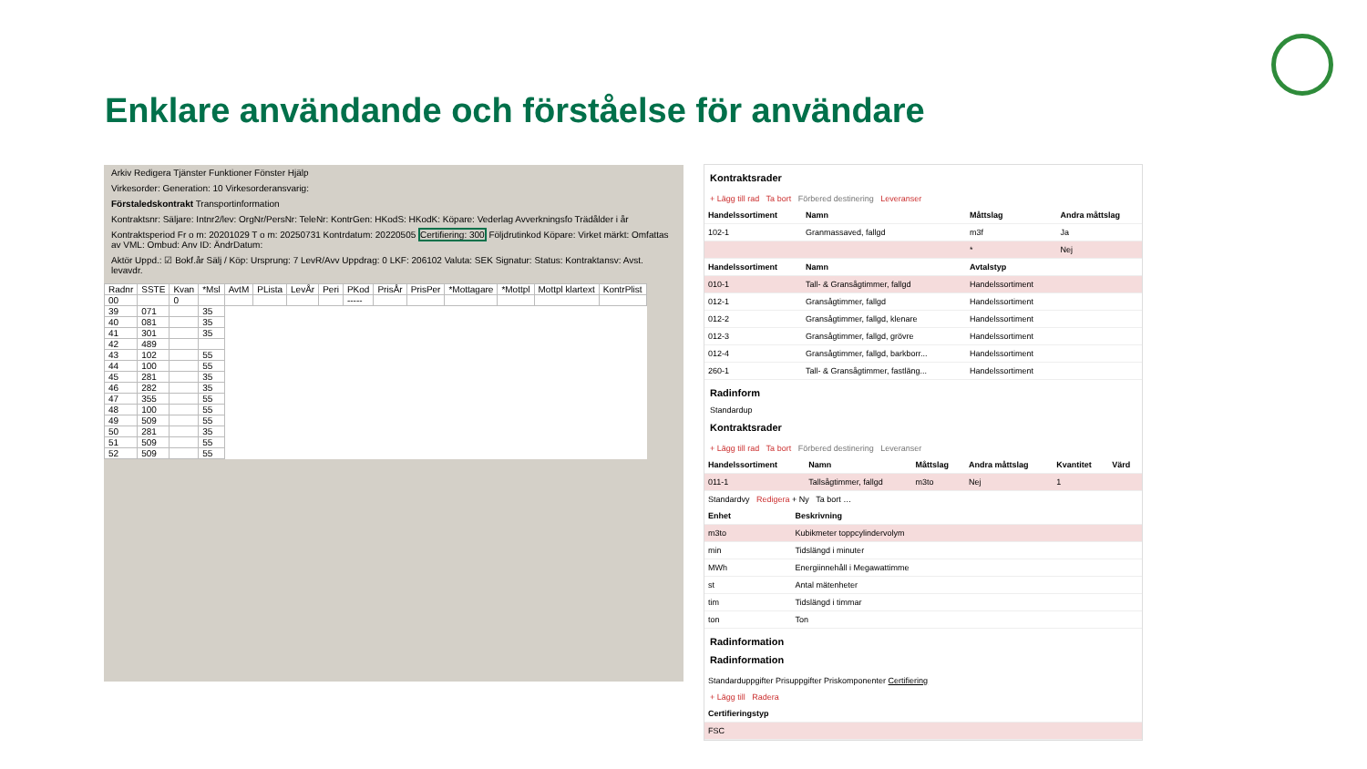Enklare användande och förståelse för användare
Arkiv Redigera Tjänster Funktioner Fönster Hjälp
Virkesorder: Generation: 10 Virkesorderansvarig:
Förstaledskontrakt Transportinformation
Kontraktsnr: Säljare: Intnr2/lev: OrgNr/PersNr: TeleNr: KontrGen: HKodS: HKodK: Köpare: Vederlag Avverkningsfo Trädålder i år
Kontraktsperiod Fr o m: 20201029 T o m: 20250731 Kontrdatum: 20220505 Certifiering: 300 Följdrutinkod Köpare: Virket märkt: Omfattas av VML: Ombud: Anv ID: ÄndrDatum:
Aktör Uppd.: ☑ Bokf.år Sälj / Köp: Ursprung: 7 LevR/Avv Uppdrag: 0 LKF: 206102 Valuta: SEK Signatur: Status: Kontraktansv: Avst. levavdr.
| Radnr | SSTE | Kvan | *Msl | AvtM | PLista | LevÅr | Peri | PKod | PrisÅr | PrisPer | *Mottagare | *Mottpl | Mottpl klartext | KontrPlist |
| --- | --- | --- | --- | --- | --- | --- | --- | --- | --- | --- | --- | --- | --- | --- |
| 00 | | 0 | | | | | | ----- | | | | | | |
| 39 | 071 | | 35 | | | | | | | | | | | |
| 40 | 081 | | 35 | | | | | | | | | | | |
| 41 | 301 | | 35 | | | | | | | | | | | |
| 42 | 489 | | | | | | | | | | | | | |
| 43 | 102 | | 55 | | | | | | | | | | | |
| 44 | 100 | | 55 | | | | | | | | | | | |
| 45 | 281 | | 35 | | | | | | | | | | | |
| 46 | 282 | | 35 | | | | | | | | | | | |
| 47 | 355 | | 55 | | | | | | | | | | | |
| 48 | 100 | | 55 | | | | | | | | | | | |
| 49 | 509 | | 55 | | | | | | | | | | | |
| 50 | 281 | | 35 | | | | | | | | | | | |
| 51 | 509 | | 55 | | | | | | | | | | | |
| 52 | 509 | | 55 | | | | | | | | | | | |
Kontraktsrader
+ Lägg till rad Ta bort Förbered destinering Leveranser
| Handelssortiment | Namn | Måttslag | Andra måttslag |
| --- | --- | --- | --- |
| 102-1 | Granmassaved, fallgd | m3f | Ja |
| | | * | Nej |
| Handelssortiment | Namn | Avtalstyp | |
| 010-1 | Tall- & Gransågtimmer, fallgd | Handelssortiment | |
| 012-1 | Gransågtimmer, fallgd | Handelssortiment | |
| 012-2 | Gransågtimmer, fallgd, klenare | Handelssortiment | |
| 012-3 | Gransågtimmer, fallgd, grövre | Handelssortiment | |
| 012-4 | Gransågtimmer, fallgd, barkborr... | Handelssortiment | |
| 260-1 | Tall- & Gransågtimmer, fastläng... | Handelssortiment | |
Radinform
Standardup
Kontraktsrader
+ Lägg till rad Ta bort Förbered destinering Leveranser
| Handelssortiment | Namn | Måttslag | Andra måttslag | Kvantitet | Värd |
| --- | --- | --- | --- | --- | --- |
| 011-1 | Tallsågtimmer, fallgd | m3to | Nej | 1 | |
Standardvy Redigera + Ny Ta bort …
| Enhet | Beskrivning |
| --- | --- |
| m3to | Kubikmeter toppcylindervolym |
| min | Tidslängd i minuter |
| MWh | Energiinnehåll i Megawattimme |
| st | Antal mätenheter |
| tim | Tidslängd i timmar |
| ton | Ton |
Radinformation
Radinformation
Standarduppgifter Prisuppgifter Priskomponenter Certifiering
+ Lägg till Radera
| Certifieringstyp |
| --- |
| FSC |